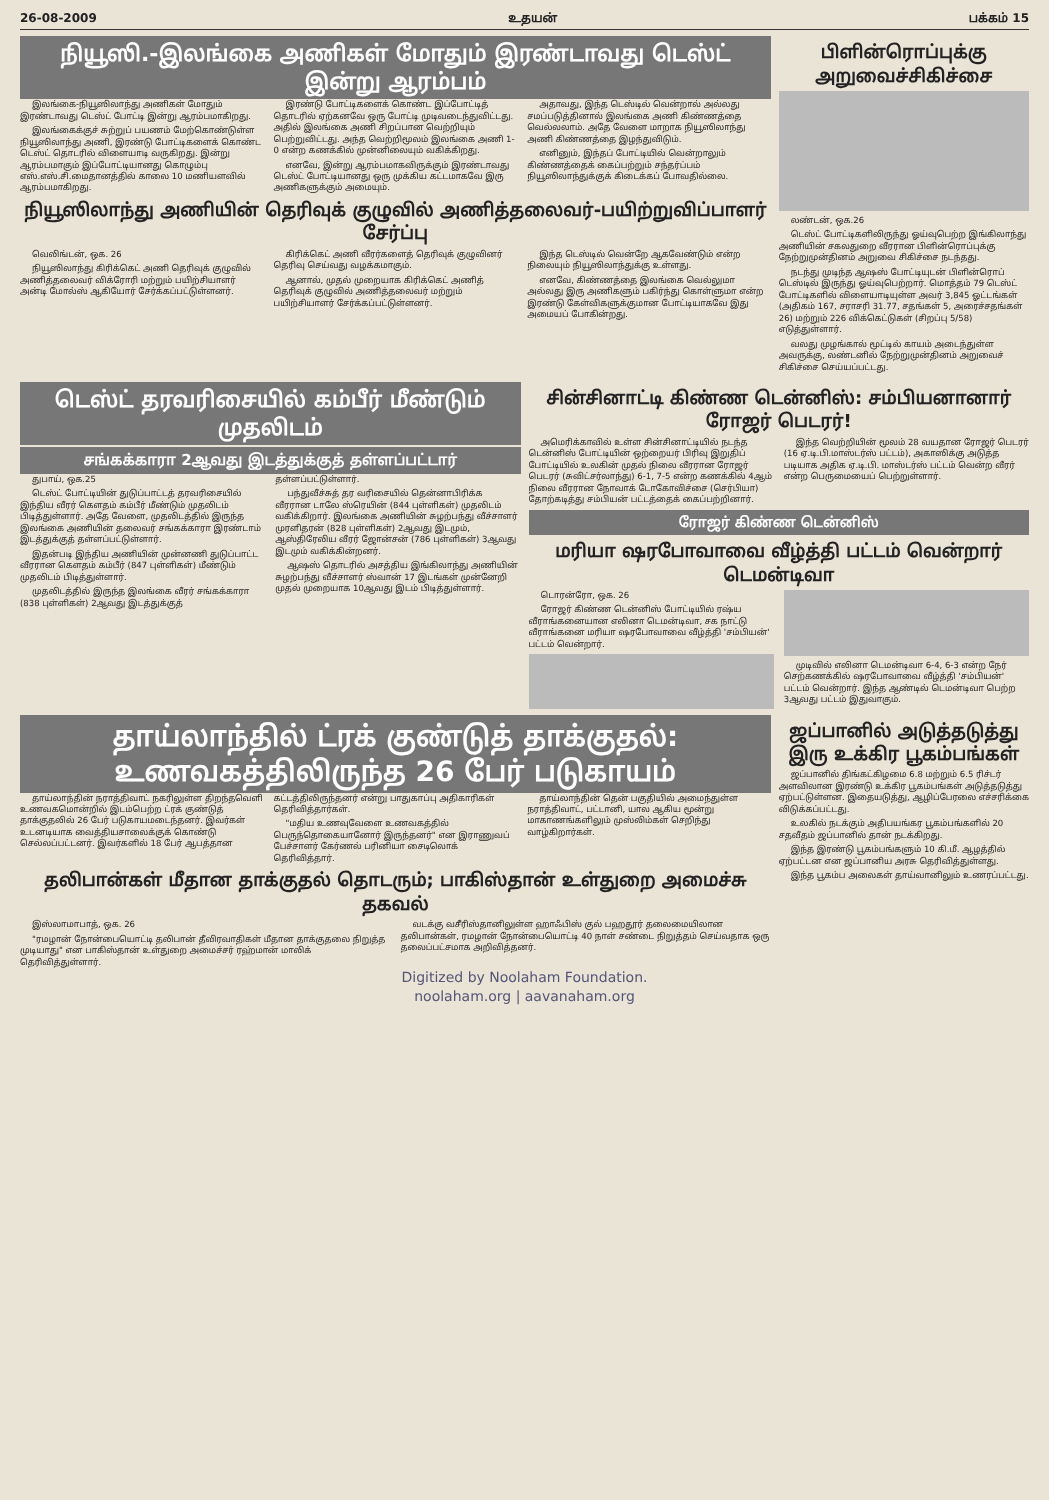26-08-2009 உதயன் பக்கம் 15
நியூஸி.-இலங்கை அணிகள் மோதும் இரண்டாவது டெஸ்ட் இன்று ஆரம்பம்
இலங்கை-நியூஸிலாந்து அணிகள் மோதும் இரண்டாவது டெஸ்ட் போட்டி இன்று ஆரம்பமாகிறது.
இலங்கைக்குச் சுற்றுப் பயணம் மேற்கொண்டுள்ள நியூஸிலாந்து அணி, இரண்டு போட்டிகளைக் கொண்ட டெஸ்ட் தொடரில் விளையாடி வருகிறது. இன்று ஆரம்பமாகும் இப்போட்டியானது கொழும்பு எஸ்.எஸ்.சி.மைதானத்தில் காலை 10 மணியளவில் ஆரம்பமாகிறது.
இரண்டு போட்டிகளைக் கொண்ட இப்போட்டித் தொடரில் ஏற்கனவே ஒரு போட்டி முடிவடைந்துவிட்டது. அதில் இலங்கை அணி சிறப்பான வெற்றியும் பெற்றுவிட்டது. அந்த வெற்றிமூலம் இலங்கை அணி 1-0 என்ற கணக்கில் முன்னிலையும் வகிக்கிறது.
எனவே, இன்று ஆரம்பமாகவிருக்கும் இரண்டாவது டெஸ்ட் போட்டியானது ஒரு முக்கிய கட்டமாகவே இரு அணிகளுக்கும் அமையும்.
அதாவது, இந்த டெஸ்டில் வென்றால் அல்லது சமப்படுத்தினால் இலங்கை அணி கிண்ணத்தை வெல்லலாம். அதே வேளை மாறாக நியூஸிலாந்து அணி கிண்ணத்தை இழந்துவிடும்.
எனினும், இந்தப் போட்டியில் வென்றாலும் கிண்ணத்தைக் கைப்பற்றும் சந்தர்ப்பம் நியூஸிலாந்துக்குக் கிடைக்கப் போவதில்லை.
நியூஸிலாந்து அணியின் தெரிவுக் குழுவில் அணித்தலைவர்-பயிற்றுவிப்பாளர் சேர்ப்பு
வெலிங்டன், ஒக. 26
நியூஸிலாந்து கிரிக்கெட் அணி தெரிவுக் குழுவில் அணித்தலைவர் விக்ரோரி மற்றும் பயிற்சியாளர் அன்டி மோல்ஸ் ஆகியோர் சேர்க்கப்பட்டுள்ளனர்.
கிரிக்கெட் அணி வீரர்களைத் தெரிவுக் குழுவினர் தெரிவு செய்வது வழக்கமாகும்.
ஆனால், முதல் முறையாக கிரிக்கெட் அணித் தெரிவுக் குழுவில் அணித்தலைவர் மற்றும் பயிற்சியாளர் சேர்க்கப்பட்டுள்ளனர்.
இந்த டெஸ்டில் வென்றே ஆகவேண்டும் என்ற நிலையும் நியூஸிலாந்துக்கு உள்ளது.
எனவே, கிண்ணத்தை இலங்கை வெல்லுமா அல்லது இரு அணிகளும் பகிர்ந்து கொள்ளுமா என்ற இரண்டு கேள்விகளுக்குமான போட்டியாகவே இது அமையப் போகின்றது.
பிளின்ரொப்புக்கு அறுவைச்சிகிச்சை
லண்டன், ஒக.26
டெஸ்ட் போட்டிகளிலிருந்து ஓய்வுபெற்ற இங்கிலாந்து அணியின் சகலதுறை வீரரான பிளின்ரொப்புக்கு நேற்றுமுன்தினம் அறுவை சிகிச்சை நடந்தது.
நடந்து முடிந்த ஆஷஸ் போட்டியுடன் பிளின்ரொப் டெஸ்டில் இருந்து ஓய்வுபெற்றார். மொத்தம் 79 டெஸ்ட் போட்டிகளில் விளையாடியுள்ள அவர் 3,845 ஓட்டங்கள் (அதிகம் 167, சராசரி 31.77, சதங்கள் 5, அரைச்சதங்கள் 26) மற்றும் 226 விக்கெட்டுகள் (சிறப்பு 5/58) எடுத்துள்ளார்.
வலது முழங்கால் மூட்டில் காயம் அடைந்துள்ள அவருக்கு, லண்டனில் நேற்றுமுன்தினம் அறுவைச் சிகிச்சை செய்யப்பட்டது.
டெஸ்ட் தரவரிசையில் கம்பீர் மீண்டும் முதலிடம்
சங்கக்காரா 2ஆவது இடத்துக்குத் தள்ளப்பட்டார்
துபாய், ஒக.25
டெஸ்ட் போட்டியின் துடுப்பாட்டத் தரவரிசையில் இந்திய வீரர் கௌதம் கம்பீர் மீண்டும் முதலிடம் பிடித்துள்ளார். அதே வேளை, முதலிடத்தில் இருந்த இலங்கை அணியின் தலைவர் சங்கக்காரா இரண்டாம் இடத்துக்குத் தள்ளப்பட்டுள்ளார்.
இதன்படி இந்திய அணியின் முன்னணி துடுப்பாட்ட வீரரான கௌதம் கம்பீர் (847 புள்ளிகள்) மீண்டும் முதலிடம் பிடித்துள்ளார்.
முதலிடத்தில் இருந்த இலங்கை வீரர் சங்கக்காரா (838 புள்ளிகள்) 2ஆவது இடத்துக்குத் தள்ளப்பட்டுள்ளார்.
பந்துவீச்சுத் தர வரிசையில் தென்னாபிரிக்க வீரரான டாலே ஸ்ரெயின் (844 புள்ளிகள்) முதலிடம் வகிக்கிறார். இலங்கை அணியின் சுழற்பந்து வீச்சாளர் முரளிதரன் (828 புள்ளிகள்) 2ஆவது இடமும், ஆஸ்திரேலிய வீரர் ஜோன்சன் (786 புள்ளிகள்) 3ஆவது இடமும் வகிக்கின்றனர்.
ஆஷஸ் தொடரில் அசத்திய இங்கிலாந்து அணியின் சுழற்பந்து வீச்சாளர் ஸ்வான் 17 இடங்கள் முன்னேறி முதல் முறையாக 10ஆவது இடம் பிடித்துள்ளார்.
சின்சினாட்டி கிண்ண டென்னிஸ்: சம்பியனானார் ரோஜர் பெடரர்!
அமெரிக்காவில் உள்ள சின்சினாட்டியில் நடந்த டென்னிஸ் போட்டியின் ஒற்றையர் பிரிவு இறுதிப் போட்டியில் உலகின் முதல் நிலை வீரரான ரோஜர் பெடரர் (சுவிட்சர்லாந்து) 6-1, 7-5 என்ற கணக்கில் 4ஆம் நிலை வீரரான நோவாக் டோகோவிச்சை (செர்பியா) தோற்கடித்து சம்பியன் பட்டத்தைக் கைப்பற்றினார்.
இந்த வெற்றியின் மூலம் 28 வயதான ரோஜர் பெடரர் (16 ஏ.டி.பி.மாஸ்டர்ஸ் பட்டம்), அகாஸிக்கு அடுத்த படியாக அதிக ஏ.டி.பி. மாஸ்டர்ஸ் பட்டம் வென்ற வீரர் என்ற பெருமையைப் பெற்றுள்ளார்.
ரோஜர் கிண்ண டென்னிஸ்
மரியா ஷரபோவாவை வீழ்த்தி பட்டம் வென்றார் டெமன்டிவா
டொரன்ரோ, ஒக. 26
ரோஜர் கிண்ண டென்னிஸ் போட்டியில் ரஷ்ய வீராங்கனையான எலினா டெமன்டிவா, சக நாட்டு வீராங்கனை மரியா ஷரபோவாவை வீழ்த்தி 'சம்பியன்' பட்டம் வென்றார்.
முடிவில் எலினா டெமன்டிவா 6-4, 6-3 என்ற நேர் செற்கணக்கில் ஷரபோவாவை வீழ்த்தி 'சம்பியன்' பட்டம் வென்றார். இந்த ஆண்டில் டெமன்டிவா பெற்ற 3ஆவது பட்டம் இதுவாகும்.
தாய்லாந்தில் ட்ரக் குண்டுத் தாக்குதல்: உணவகத்திலிருந்த 26 பேர் படுகாயம்
தாய்லாந்தின் நராத்திவாட் நகரிலுள்ள திறந்தவெளி உணவகமொன்றில் இடம்பெற்ற ட்ரக் குண்டுத் தாக்குதலில் 26 பேர் படுகாயமடைந்தனர். இவர்கள் உடனடியாக வைத்தியசாலைக்குக் கொண்டு செல்லப்பட்டனர். இவர்களில் 18 பேர் ஆபத்தான கட்டத்திலிருந்தனர் என்று பாதுகாப்பு அதிகாரிகள் தெரிவித்தார்கள்.
"மதிய உணவுவேளை உணவகத்தில் பெருந்தொகையானோர் இருந்தனர்" என இராணுவப் பேச்சாளர் கேர்ணல் பரினியா சைடிலொக் தெரிவித்தார்.
தாய்லாந்தின் தென் பகுதியில் அமைந்துள்ள நராத்திவாட், பட்டானி, யால ஆகிய மூன்று மாகாணங்களிலும் முஸ்லிம்கள் செறிந்து வாழ்கிறார்கள்.
தலிபான்கள் மீதான தாக்குதல் தொடரும்; பாகிஸ்தான் உள்துறை அமைச்சு தகவல்
இஸ்லாமாபாத், ஒக. 26
"ரமழான் நோன்பையொட்டி தலிபான் தீவிரவாதிகள் மீதான தாக்குதலை நிறுத்த முடியாது" என பாகிஸ்தான் உள்துறை அமைச்சர் ரஹ்மான் மாலிக் தெரிவித்துள்ளார்.
வடக்கு வசீரிஸ்தானிலுள்ள ஹாஃபிஸ் குல் பஹதூர் தலைமையிலான தலிபான்கள், ரமழான் நோன்பையொட்டி 40 நாள் சண்டை நிறுத்தம் செய்வதாக ஒரு தலைப்பட்சமாக அறிவித்தனர்.
ஜப்பானில் அடுத்தடுத்து இரு உக்கிர பூகம்பங்கள்
ஜப்பானில் திங்கட்கிழமை 6.8 மற்றும் 6.5 ரிச்டர் அளவிலான இரண்டு உக்கிர பூகம்பங்கள் அடுத்தடுத்து ஏற்பட்டுள்ளன. இதையடுத்து, ஆழிப்பேரலை எச்சரிக்கை விடுக்கப்பட்டது.
உலகில் நடக்கும் அதிபயங்கர பூகம்பங்களில் 20 சதவீதம் ஜப்பானில் தான் நடக்கிறது.
இந்த இரண்டு பூகம்பங்களும் 10 கி.மீ. ஆழத்தில் ஏற்பட்டன என ஜப்பானிய அரசு தெரிவித்துள்ளது.
இந்த பூகம்ப அலைகள் தாய்வானிலும் உணரப்பட்டது.
Digitized by Noolaham Foundation.
noolaham.org | aavanaham.org